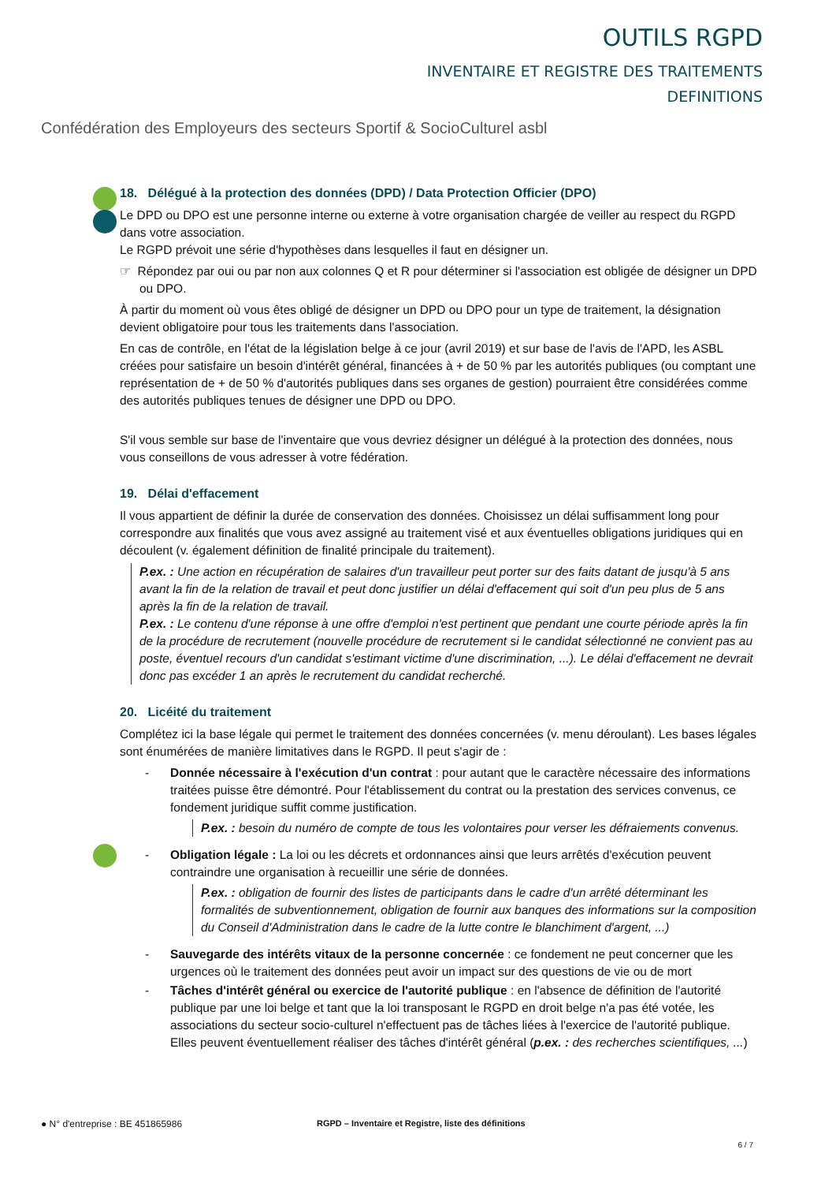OUTILS RGPD
INVENTAIRE ET REGISTRE DES TRAITEMENTS
DEFINITIONS
Confédération des Employeurs des secteurs Sportif & SocioCulturel asbl
18. Délégué à la protection des données (DPD) / Data Protection Officier (DPO)
Le DPD ou DPO est une personne interne ou externe à votre organisation chargée de veiller au respect du RGPD dans votre association.
Le RGPD prévoit une série d'hypothèses dans lesquelles il faut en désigner un.
☞ Répondez par oui ou par non aux colonnes Q et R pour déterminer si l'association est obligée de désigner un DPD ou DPO.
À partir du moment où vous êtes obligé de désigner un DPD ou DPO pour un type de traitement, la désignation devient obligatoire pour tous les traitements dans l'association.
En cas de contrôle, en l'état de la législation belge à ce jour (avril 2019) et sur base de l'avis de l'APD, les ASBL créées pour satisfaire un besoin d'intérêt général, financées à + de 50 % par les autorités publiques (ou comptant une représentation de + de 50 % d'autorités publiques dans ses organes de gestion) pourraient être considérées comme des autorités publiques tenues de désigner une DPD ou DPO.
S'il vous semble sur base de l'inventaire que vous devriez désigner un délégué à la protection des données, nous vous conseillons de vous adresser à votre fédération.
19. Délai d'effacement
Il vous appartient de définir la durée de conservation des données. Choisissez un délai suffisamment long pour correspondre aux finalités que vous avez assigné au traitement visé et aux éventuelles obligations juridiques qui en découlent (v. également définition de finalité principale du traitement).
P.ex. : Une action en récupération de salaires d'un travailleur peut porter sur des faits datant de jusqu'à 5 ans avant la fin de la relation de travail et peut donc justifier un délai d'effacement qui soit d'un peu plus de 5 ans après la fin de la relation de travail.
P.ex. : Le contenu d'une réponse à une offre d'emploi n'est pertinent que pendant une courte période après la fin de la procédure de recrutement (nouvelle procédure de recrutement si le candidat sélectionné ne convient pas au poste, éventuel recours d'un candidat s'estimant victime d'une discrimination, ...). Le délai d'effacement ne devrait donc pas excéder 1 an après le recrutement du candidat recherché.
20. Licéité du traitement
Complétez ici la base légale qui permet le traitement des données concernées (v. menu déroulant). Les bases légales sont énumérées de manière limitatives dans le RGPD. Il peut s'agir de :
- Donnée nécessaire à l'exécution d'un contrat : pour autant que le caractère nécessaire des informations traitées puisse être démontré. Pour l'établissement du contrat ou la prestation des services convenus, ce fondement juridique suffit comme justification.
P.ex. : besoin du numéro de compte de tous les volontaires pour verser les défraiements convenus.
- Obligation légale : La loi ou les décrets et ordonnances ainsi que leurs arrêtés d'exécution peuvent contraindre une organisation à recueillir une série de données.
P.ex. : obligation de fournir des listes de participants dans le cadre d'un arrêté déterminant les formalités de subventionnement, obligation de fournir aux banques des informations sur la composition du Conseil d'Administration dans le cadre de la lutte contre le blanchiment d'argent, ...)
- Sauvegarde des intérêts vitaux de la personne concernée : ce fondement ne peut concerner que les urgences où le traitement des données peut avoir un impact sur des questions de vie ou de mort
- Tâches d'intérêt général ou exercice de l'autorité publique : en l'absence de définition de l'autorité publique par une loi belge et tant que la loi transposant le RGPD en droit belge n'a pas été votée, les associations du secteur socio-culturel n'effectuent pas de tâches liées à l'exercice de l'autorité publique. Elles peuvent éventuellement réaliser des tâches d'intérêt général (p.ex. : des recherches scientifiques, ...)
● N° d'entreprise : BE 451865986 RGPD – Inventaire et Registre, liste des définitions
6 / 7